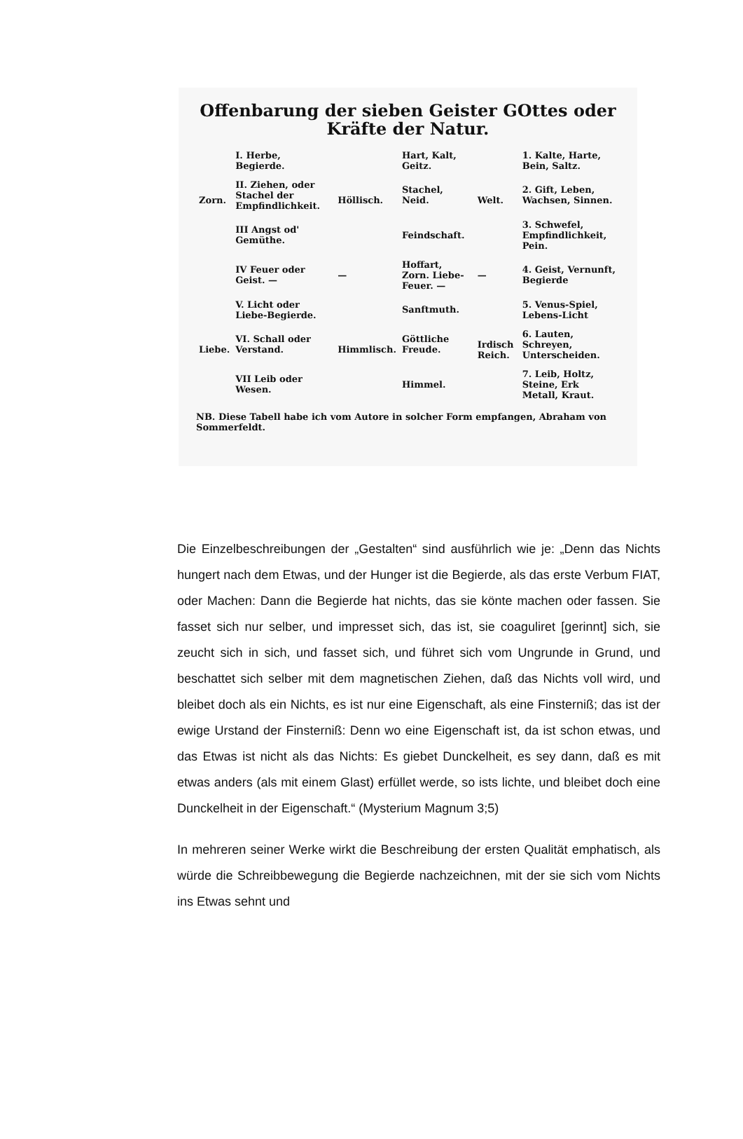Offenbarung der sieben Geister GOttes oder Kräfte der Natur.
| Zorn. | I. Herbe, Begierde. | Höllisch. | Hart, Kalt, Geitz. | Welt. | 1. Kalte, Harte, Bein, Saltz. |
| | II. Ziehen, oder Stachel der Empfindlichkeit. | | Stachel, Neid. | | 2. Gift, Leben, Wachsen, Sinnen. |
| | III Angst od' Gemüthe. | | Feindschaft. | | 3. Schwefel, Empfindlichkeit, Pein. |
| | IV Feuer oder Geist. — | — | Hoffart, Zorn. Liebe-Feuer. — | — | 4. Geist, Vernunft, Begierde |
| Liebe. | V. Licht oder Liebe-Begierde. | Himmlisch. | Sanftmuth. | Irdisch Reich. | 5. Venus-Spiel, Lebens-Licht |
| | VI. Schall oder Verstand. | | Göttliche Freude. | | 6. Lauten, Schreyen, Unterscheiden. |
| | VII Leib oder Wesen. | | Himmel. | | 7. Leib, Holtz, Steine, Erk Metall, Kraut. |
NB. Diese Tabell habe ich vom Autore in solcher Form empfangen, Abraham von Sommerfeldt.
Die Einzelbeschreibungen der „Gestalten“ sind ausführlich wie je: „Denn das Nichts hungert nach dem Etwas, und der Hunger ist die Begierde, als das erste Verbum FIAT, oder Machen: Dann die Begierde hat nichts, das sie könte machen oder fassen. Sie fasset sich nur selber, und impresset sich, das ist, sie coaguliret [gerinnt] sich, sie zeucht sich in sich, und fasset sich, und führet sich vom Ungrunde in Grund, und beschattet sich selber mit dem magnetischen Ziehen, daß das Nichts voll wird, und bleibet doch als ein Nichts, es ist nur eine Eigenschaft, als eine Finsterniß; das ist der ewige Urstand der Finsterniß: Denn wo eine Eigenschaft ist, da ist schon etwas, und das Etwas ist nicht als das Nichts: Es giebet Dunckelheit, es sey dann, daß es mit etwas anders (als mit einem Glast) erfüllet werde, so ists lichte, und bleibet doch eine Dunckelheit in der Eigenschaft.“ (Mysterium Magnum 3;5)
In mehreren seiner Werke wirkt die Beschreibung der ersten Qualität emphatisch, als würde die Schreibbewegung die Begierde nachzeichnen, mit der sie sich vom Nichts ins Etwas sehnt und